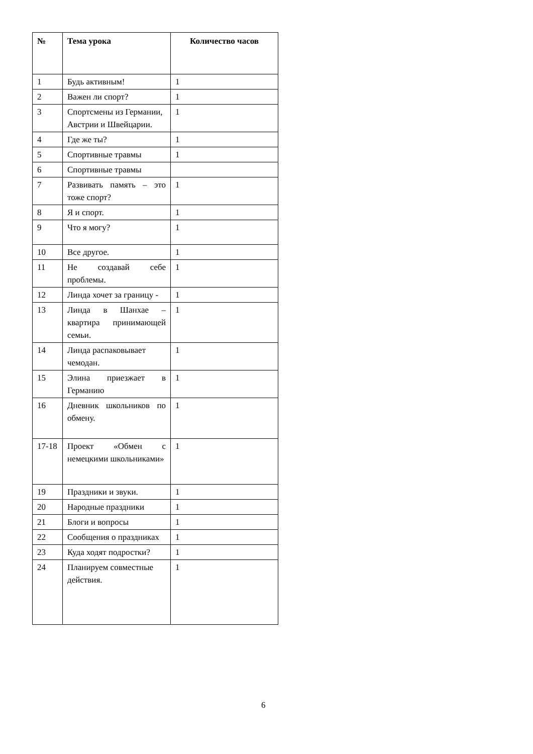| № | Тема урока | Количество часов |
| --- | --- | --- |
| 1 | Будь активным! | 1 |
| 2 | Важен ли спорт? | 1 |
| 3 | Спортсмены из Германии, Австрии и Швейцарии. | 1 |
| 4 | Где же ты? | 1 |
| 5 | Спортивные травмы | 1 |
| 6 | Спортивные травмы | |
| 7 | Развивать память – это тоже спорт? | 1 |
| 8 | Я и спорт. | 1 |
| 9 | Что я могу? | 1 |
| 10 | Все другое. | 1 |
| 11 | Не создавай себе проблемы. | 1 |
| 12 | Линда хочет за границу - | 1 |
| 13 | Линда в Шанхае – квартира принимающей семьи. | 1 |
| 14 | Линда распаковывает чемодан. | 1 |
| 15 | Элина приезжает в Германию | 1 |
| 16 | Дневник школьников по обмену. | 1 |
| 17-18 | Проект «Обмен с немецкими школьниками» | 1 |
| 19 | Праздники и звуки. | 1 |
| 20 | Народные праздники | 1 |
| 21 | Блоги и вопросы | 1 |
| 22 | Сообщения о праздниках | 1 |
| 23 | Куда ходят подростки? | 1 |
| 24 | Планируем совместные действия. | 1 |
6